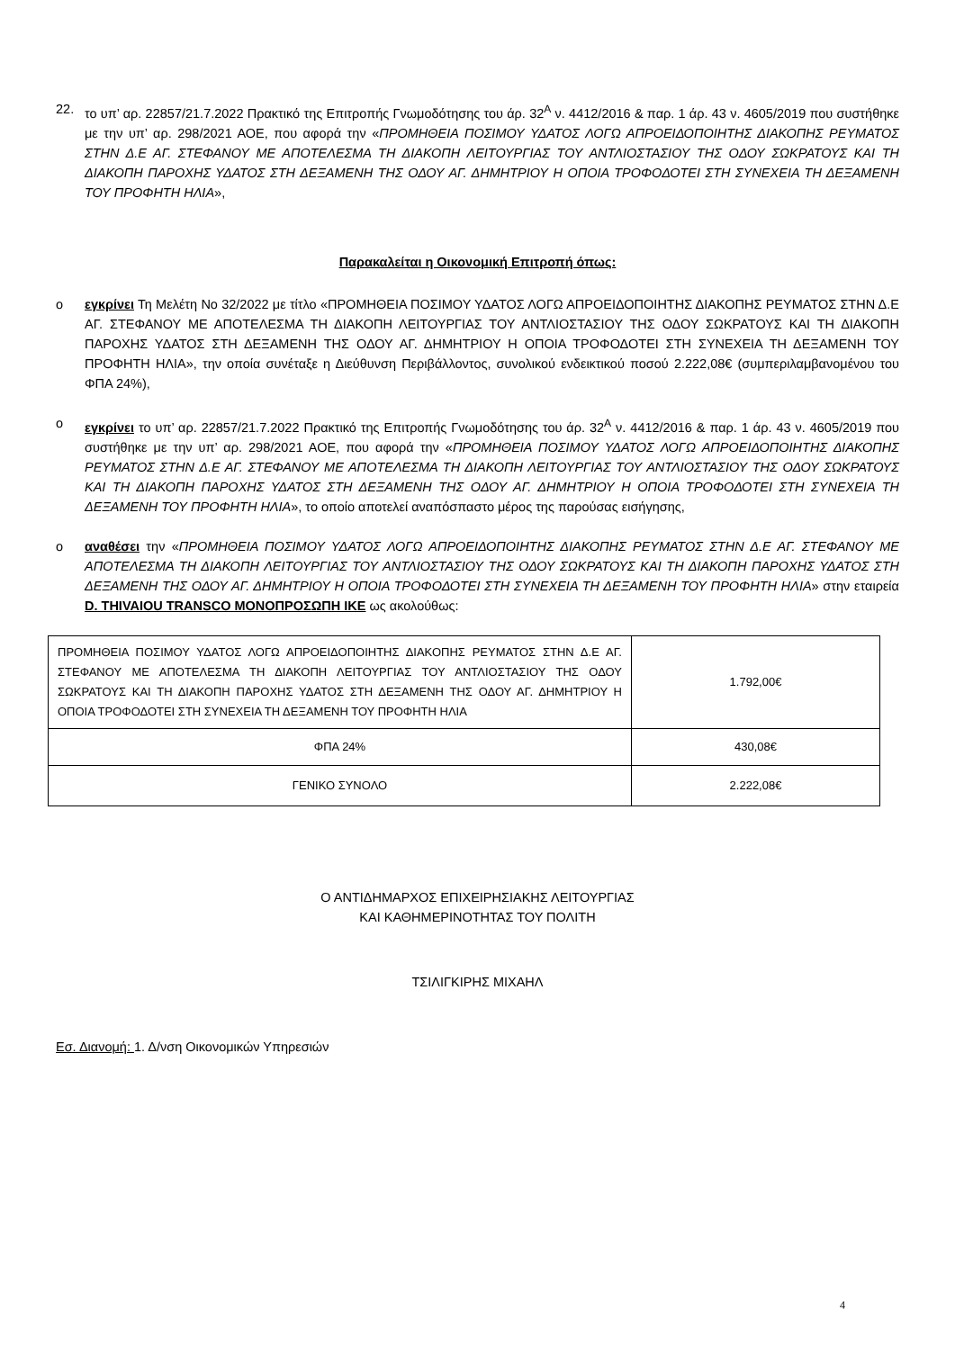22. το υπ’ αρ. 22857/21.7.2022 Πρακτικό της Επιτροπής Γνωμοδότησης του άρ. 32<sup>Α</sup> ν. 4412/2016 & παρ. 1 άρ. 43 ν. 4605/2019 που συστήθηκε με την υπ’ αρ. 298/2021 ΑΟΕ, που αφορά την «ΠΡΟΜΗΘΕΙΑ ΠΟΣΙΜΟΥ ΥΔΑΤΟΣ ΛΟΓΩ ΑΠΡΟΕΙΔΟΠΟΙΗΤΗΣ ΔΙΑΚΟΠΗΣ ΡΕΥΜΑΤΟΣ ΣΤΗΝ Δ.Ε ΑΓ. ΣΤΕΦΑΝΟΥ ΜΕ ΑΠΟΤΕΛΕΣΜΑ ΤΗ ΔΙΑΚΟΠΗ ΛΕΙΤΟΥΡΓΙΑΣ ΤΟΥ ΑΝΤΛΙΟΣΤΑΣΙΟΥ ΤΗΣ ΟΔΟΥ ΣΩΚΡΑΤΟΥΣ ΚΑΙ ΤΗ ΔΙΑΚΟΠΗ ΠΑΡΟΧΗΣ ΥΔΑΤΟΣ ΣΤΗ ΔΕΞΑΜΕΝΗ ΤΗΣ ΟΔΟΥ ΑΓ. ΔΗΜΗΤΡΙΟΥ Η ΟΠΟΙΑ ΤΡΟΦΟΔΟΤΕΙ ΣΤΗ ΣΥΝΕΧΕΙΑ ΤΗ ΔΕΞΑΜΕΝΗ ΤΟΥ ΠΡΟΦΗΤΗ ΗΛΙΑ»,
Παρακαλείται η Οικονομική Επιτροπή όπως:
o εγκρίνει Τη Μελέτη Νο 32/2022 με τίτλο «ΠΡΟΜΗΘΕΙΑ ΠΟΣΙΜΟΥ ΥΔΑΤΟΣ ΛΟΓΩ ΑΠΡΟΕΙΔΟΠΟΙΗΤΗΣ ΔΙΑΚΟΠΗΣ ΡΕΥΜΑΤΟΣ ΣΤΗΝ Δ.Ε ΑΓ. ΣΤΕΦΑΝΟΥ ΜΕ ΑΠΟΤΕΛΕΣΜΑ ΤΗ ΔΙΑΚΟΠΗ ΛΕΙΤΟΥΡΓΙΑΣ ΤΟΥ ΑΝΤΛΙΟΣΤΑΣΙΟΥ ΤΗΣ ΟΔΟΥ ΣΩΚΡΑΤΟΥΣ ΚΑΙ ΤΗ ΔΙΑΚΟΠΗ ΠΑΡΟΧΗΣ ΥΔΑΤΟΣ ΣΤΗ ΔΕΞΑΜΕΝΗ ΤΗΣ ΟΔΟΥ ΑΓ. ΔΗΜΗΤΡΙΟΥ Η ΟΠΟΙΑ ΤΡΟΦΟΔΟΤΕΙ ΣΤΗ ΣΥΝΕΧΕΙΑ ΤΗ ΔΕΞΑΜΕΝΗ ΤΟΥ ΠΡΟΦΗΤΗ ΗΛΙΑ», την οποία συνέταξε η Διεύθυνση Περιβάλλοντος, συνολικού ενδεικτικού ποσού 2.222,08€ (συμπεριλαμβανομένου του ΦΠΑ 24%),
o εγκρίνει το υπ’ αρ. 22857/21.7.2022 Πρακτικό της Επιτροπής Γνωμοδότησης του άρ. 32<sup>Α</sup> ν. 4412/2016 & παρ. 1 άρ. 43 ν. 4605/2019 που συστήθηκε με την υπ’ αρ. 298/2021 ΑΟΕ, που αφορά την «ΠΡΟΜΗΘΕΙΑ ΠΟΣΙΜΟΥ ΥΔΑΤΟΣ ΛΟΓΩ ΑΠΡΟΕΙΔΟΠΟΙΗΤΗΣ ΔΙΑΚΟΠΗΣ ΡΕΥΜΑΤΟΣ ΣΤΗΝ Δ.Ε ΑΓ. ΣΤΕΦΑΝΟΥ ΜΕ ΑΠΟΤΕΛΕΣΜΑ ΤΗ ΔΙΑΚΟΠΗ ΛΕΙΤΟΥΡΓΙΑΣ ΤΟΥ ΑΝΤΛΙΟΣΤΑΣΙΟΥ ΤΗΣ ΟΔΟΥ ΣΩΚΡΑΤΟΥΣ ΚΑΙ ΤΗ ΔΙΑΚΟΠΗ ΠΑΡΟΧΗΣ ΥΔΑΤΟΣ ΣΤΗ ΔΕΞΑΜΕΝΗ ΤΗΣ ΟΔΟΥ ΑΓ. ΔΗΜΗΤΡΙΟΥ Η ΟΠΟΙΑ ΤΡΟΦΟΔΟΤΕΙ ΣΤΗ ΣΥΝΕΧΕΙΑ ΤΗ ΔΕΞΑΜΕΝΗ ΤΟΥ ΠΡΟΦΗΤΗ ΗΛΙΑ», το οποίο αποτελεί αναπόσπαστο μέρος της παρούσας εισήγησης,
o αναθέσει την «ΠΡΟΜΗΘΕΙΑ ΠΟΣΙΜΟΥ ΥΔΑΤΟΣ ΛΟΓΩ ΑΠΡΟΕΙΔΟΠΟΙΗΤΗΣ ΔΙΑΚΟΠΗΣ ΡΕΥΜΑΤΟΣ ΣΤΗΝ Δ.Ε ΑΓ. ΣΤΕΦΑΝΟΥ ΜΕ ΑΠΟΤΕΛΕΣΜΑ ΤΗ ΔΙΑΚΟΠΗ ΛΕΙΤΟΥΡΓΙΑΣ ΤΟΥ ΑΝΤΛΙΟΣΤΑΣΙΟΥ ΤΗΣ ΟΔΟΥ ΣΩΚΡΑΤΟΥΣ ΚΑΙ ΤΗ ΔΙΑΚΟΠΗ ΠΑΡΟΧΗΣ ΥΔΑΤΟΣ ΣΤΗ ΔΕΞΑΜΕΝΗ ΤΗΣ ΟΔΟΥ ΑΓ. ΔΗΜΗΤΡΙΟΥ Η ΟΠΟΙΑ ΤΡΟΦΟΔΟΤΕΙ ΣΤΗ ΣΥΝΕΧΕΙΑ ΤΗ ΔΕΞΑΜΕΝΗ ΤΟΥ ΠΡΟΦΗΤΗ ΗΛΙΑ» στην εταιρεία D. THIVAIOU TRANSCO ΜΟΝΟΠΡΟΣΩΠΗ ΙΚΕ ως ακολούθως:
| ΠΡΟΜΗΘΕΙΑ ΠΟΣΙΜΟΥ ΥΔΑΤΟΣ ΛΟΓΩ ΑΠΡΟΕΙΔΟΠΟΙΗΤΗΣ ΔΙΑΚΟΠΗΣ ΡΕΥΜΑΤΟΣ ΣΤΗΝ Δ.Ε ΑΓ. ΣΤΕΦΑΝΟΥ ΜΕ ΑΠΟΤΕΛΕΣΜΑ ΤΗ ΔΙΑΚΟΠΗ ΛΕΙΤΟΥΡΓΙΑΣ ΤΟΥ ΑΝΤΛΙΟΣΤΑΣΙΟΥ ΤΗΣ ΟΔΟΥ ΣΩΚΡΑΤΟΥΣ ΚΑΙ ΤΗ ΔΙΑΚΟΠΗ ΠΑΡΟΧΗΣ ΥΔΑΤΟΣ ΣΤΗ ΔΕΞΑΜΕΝΗ ΤΗΣ ΟΔΟΥ ΑΓ. ΔΗΜΗΤΡΙΟΥ Η ΟΠΟΙΑ ΤΡΟΦΟΔΟΤΕΙ ΣΤΗ ΣΥΝΕΧΕΙΑ ΤΗ ΔΕΞΑΜΕΝΗ ΤΟΥ ΠΡΟΦΗΤΗ ΗΛΙΑ | 1.792,00€ |
| ΦΠΑ 24% | 430,08€ |
| ΓΕΝΙΚΟ ΣΥΝΟΛΟ | 2.222,08€ |
Ο ΑΝΤΙΔΗΜΑΡΧΟΣ ΕΠΙΧΕΙΡΗΣΙΑΚΗΣ ΛΕΙΤΟΥΡΓΙΑΣ
ΚΑΙ ΚΑΘΗΜΕΡΙΝΟΤΗΤΑΣ ΤΟΥ ΠΟΛΙΤΗ
ΤΣΙΛΙΓΚΙΡΗΣ ΜΙΧΑΗΛ
Εσ. Διανομή: 1. Δ/νση Οικονομικών Υπηρεσιών
4